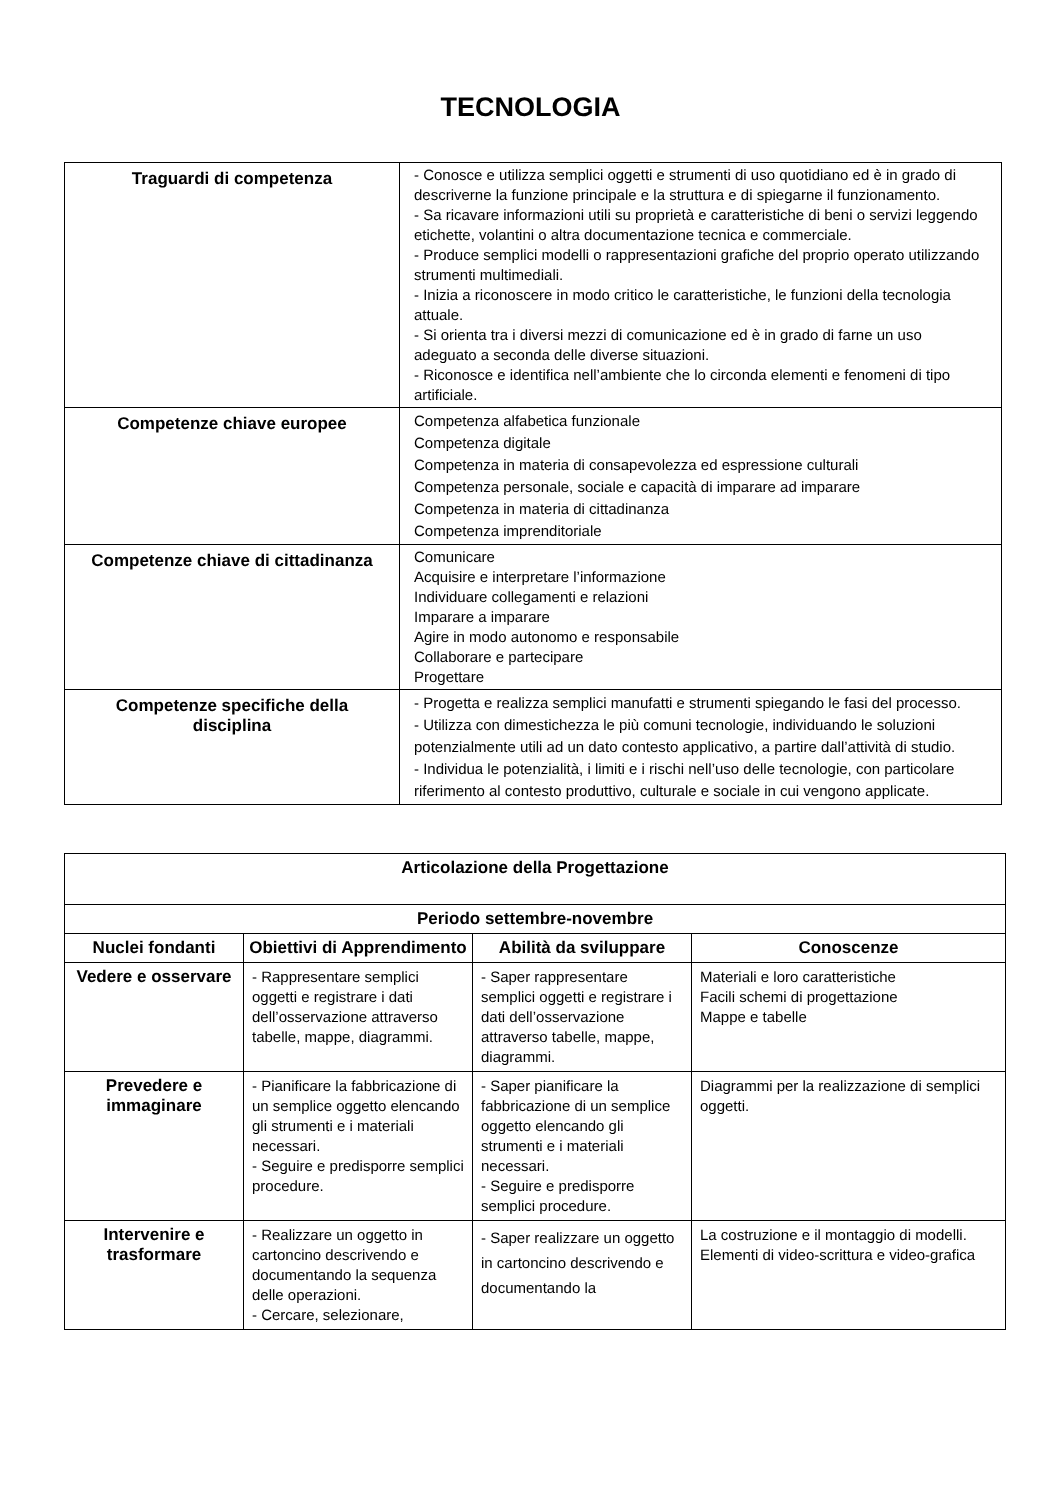TECNOLOGIA
| Traguardi di competenza | - Conosce e utilizza semplici oggetti e strumenti di uso quotidiano ed è in grado di descriverne la funzione principale e la struttura e di spiegarne il funzionamento. - Sa ricavare informazioni utili su proprietà e caratteristiche di beni o servizi leggendo etichette, volantini o altra documentazione tecnica e commerciale. - Produce semplici modelli o rappresentazioni grafiche del proprio operato utilizzando strumenti multimediali. - Inizia a riconoscere in modo critico le caratteristiche, le funzioni della tecnologia attuale. - Si orienta tra i diversi mezzi di comunicazione ed è in grado di farne un uso adeguato a seconda delle diverse situazioni. - Riconosce e identifica nell’ambiente che lo circonda elementi e fenomeni di tipo artificiale. |
| Competenze chiave europee | Competenza alfabetica funzionale Competenza digitale Competenza in materia di consapevolezza ed espressione culturali Competenza personale, sociale e capacità di imparare ad imparare Competenza in materia di cittadinanza Competenza imprenditoriale |
| Competenze chiave di cittadinanza | Comunicare Acquisire e interpretare l’informazione Individuare collegamenti e relazioni Imparare a imparare Agire in modo autonomo e responsabile Collaborare e partecipare Progettare |
| Competenze specifiche della disciplina | - Progetta e realizza semplici manufatti e strumenti spiegando le fasi del processo. - Utilizza con dimestichezza le più comuni tecnologie, individuando le soluzioni potenzialmente utili ad un dato contesto applicativo, a partire dall’attività di studio. - Individua le potenzialità, i limiti e i rischi nell’uso delle tecnologie, con particolare riferimento al contesto produttivo, culturale e sociale in cui vengono applicate. |
| Articolazione della Progettazione | | | |
| --- | --- | --- | --- |
| Periodo settembre-novembre | | | |
| Nuclei fondanti | Obiettivi di Apprendimento | Abilità da sviluppare | Conoscenze |
| Vedere e osservare | - Rappresentare semplici oggetti e registrare i dati dell’osservazione attraverso tabelle, mappe, diagrammi. | - Saper rappresentare semplici oggetti e registrare i dati dell’osservazione attraverso tabelle, mappe, diagrammi. | Materiali e loro caratteristiche Facili schemi di progettazione Mappe e tabelle |
| Prevedere e immaginare | - Pianificare la fabbricazione di un semplice oggetto elencando gli strumenti e i materiali necessari. - Seguire e predisporre semplici procedure. | - Saper pianificare la fabbricazione di un semplice oggetto elencando gli strumenti e i materiali necessari. - Seguire e predisporre semplici procedure. | Diagrammi per la realizzazione di semplici oggetti. |
| Intervenire e trasformare | - Realizzare un oggetto in cartoncino descrivendo e documentando la sequenza delle operazioni. - Cercare, selezionare, | - Saper realizzare un oggetto in cartoncino descrivendo e documentando la | La costruzione e il montaggio di modelli. Elementi di video-scrittura e video-grafica |